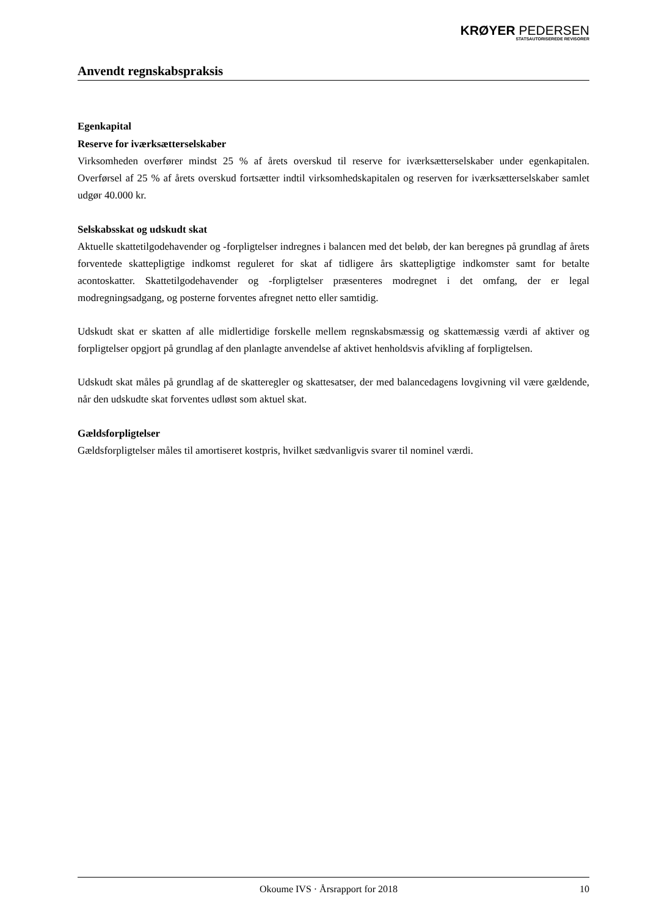KRØYER PEDERSEN
STATSAUTORISEREDE REVISORER
Anvendt regnskabspraksis
Egenkapital
Reserve for iværksætterselskaber
Virksomheden overfører mindst 25 % af årets overskud til reserve for iværksætterselskaber under egenkapitalen. Overførsel af 25 % af årets overskud fortsætter indtil virksomhedskapitalen og reserven for iværksætterselskaber samlet udgør 40.000 kr.
Selskabsskat og udskudt skat
Aktuelle skattetilgodehavender og -forpligtelser indregnes i balancen med det beløb, der kan beregnes på grundlag af årets forventede skattepligtige indkomst reguleret for skat af tidligere års skattepligtige indkomster samt for betalte acontoskatter. Skattetilgodehavender og -forpligtelser præsenteres modregnet i det omfang, der er legal modregningsadgang, og posterne forventes afregnet netto eller samtidig.
Udskudt skat er skatten af alle midlertidige forskelle mellem regnskabsmæssig og skattemæssig værdi af aktiver og forpligtelser opgjort på grundlag af den planlagte anvendelse af aktivet henholdsvis afvikling af forpligtelsen.
Udskudt skat måles på grundlag af de skatteregler og skattesatser, der med balancedagens lovgivning vil være gældende, når den udskudte skat forventes udløst som aktuel skat.
Gældsforpligtelser
Gældsforpligtelser måles til amortiseret kostpris, hvilket sædvanligvis svarer til nominel værdi.
Okoume IVS · Årsrapport for 2018 10